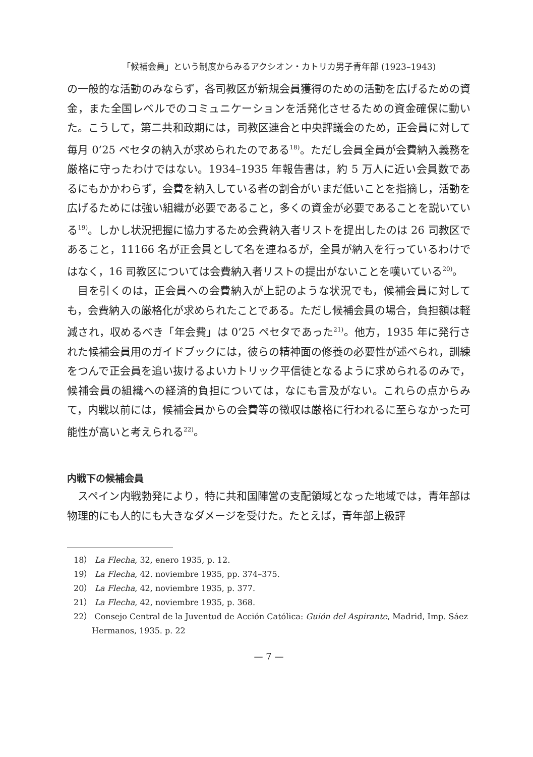「候補会員」という制度からみるアクシオン・カトリカ男子青年部 (1923–1943)
の一般的な活動のみならず，各司教区が新規会員獲得のための活動を広げるための資金，また全国レベルでのコミュニケーションを活発化させるための資金確保に動いた。こうして，第二共和政期には，司教区連合と中央評議会のため，正会員に対して毎月 0’25 ペセタの納入が求められたのである<sup>18)</sup>。ただし会員全員が会費納入義務を厳格に守ったわけではない。1934–1935 年報告書は，約 5 万人に近い会員数であるにもかかわらず，会費を納入している者の割合がいまだ低いことを指摘し，活動を広げるためには強い組織が必要であること，多くの資金が必要であることを説いている<sup>19)</sup>。しかし状況把握に協力するため会費納入者リストを提出したのは 26 司教区であること，11166 名が正会員として名を連ねるが，全員が納入を行っているわけではなく，16 司教区については会費納入者リストの提出がないことを嘆いている<sup>20)</sup>。
目を引くのは，正会員への会費納入が上記のような状況でも，候補会員に対しても，会費納入の厳格化が求められたことである。ただし候補会員の場合，負担額は軽減され，収めるべき「年会費」は 0’25 ペセタであった<sup>21)</sup>。他方，1935 年に発行された候補会員用のガイドブックには，彼らの精神面の修養の必要性が述べられ，訓練をつんで正会員を追い抜けるよいカトリック平信徒となるように求められるのみで，候補会員の組織への経済的負担については，なにも言及がない。これらの点からみて，内戦以前には，候補会員からの会費等の徴収は厳格に行われるに至らなかった可能性が高いと考えられる<sup>22)</sup>。
内戦下の候補会員
スペイン内戦勃発により，特に共和国陣営の支配領域となった地域では，青年部は物理的にも人的にも大きなダメージを受けた。たとえば，青年部上級評
18） La Flecha, 32, enero 1935, p. 12.
19） La Flecha, 42. noviembre 1935, pp. 374–375.
20） La Flecha, 42, noviembre 1935, p. 377.
21） La Flecha, 42, noviembre 1935, p. 368.
22） Consejo Central de la Juventud de Acción Católica: Guión del Aspirante, Madrid, Imp. Sáez Hermanos, 1935. p. 22
— 7 —